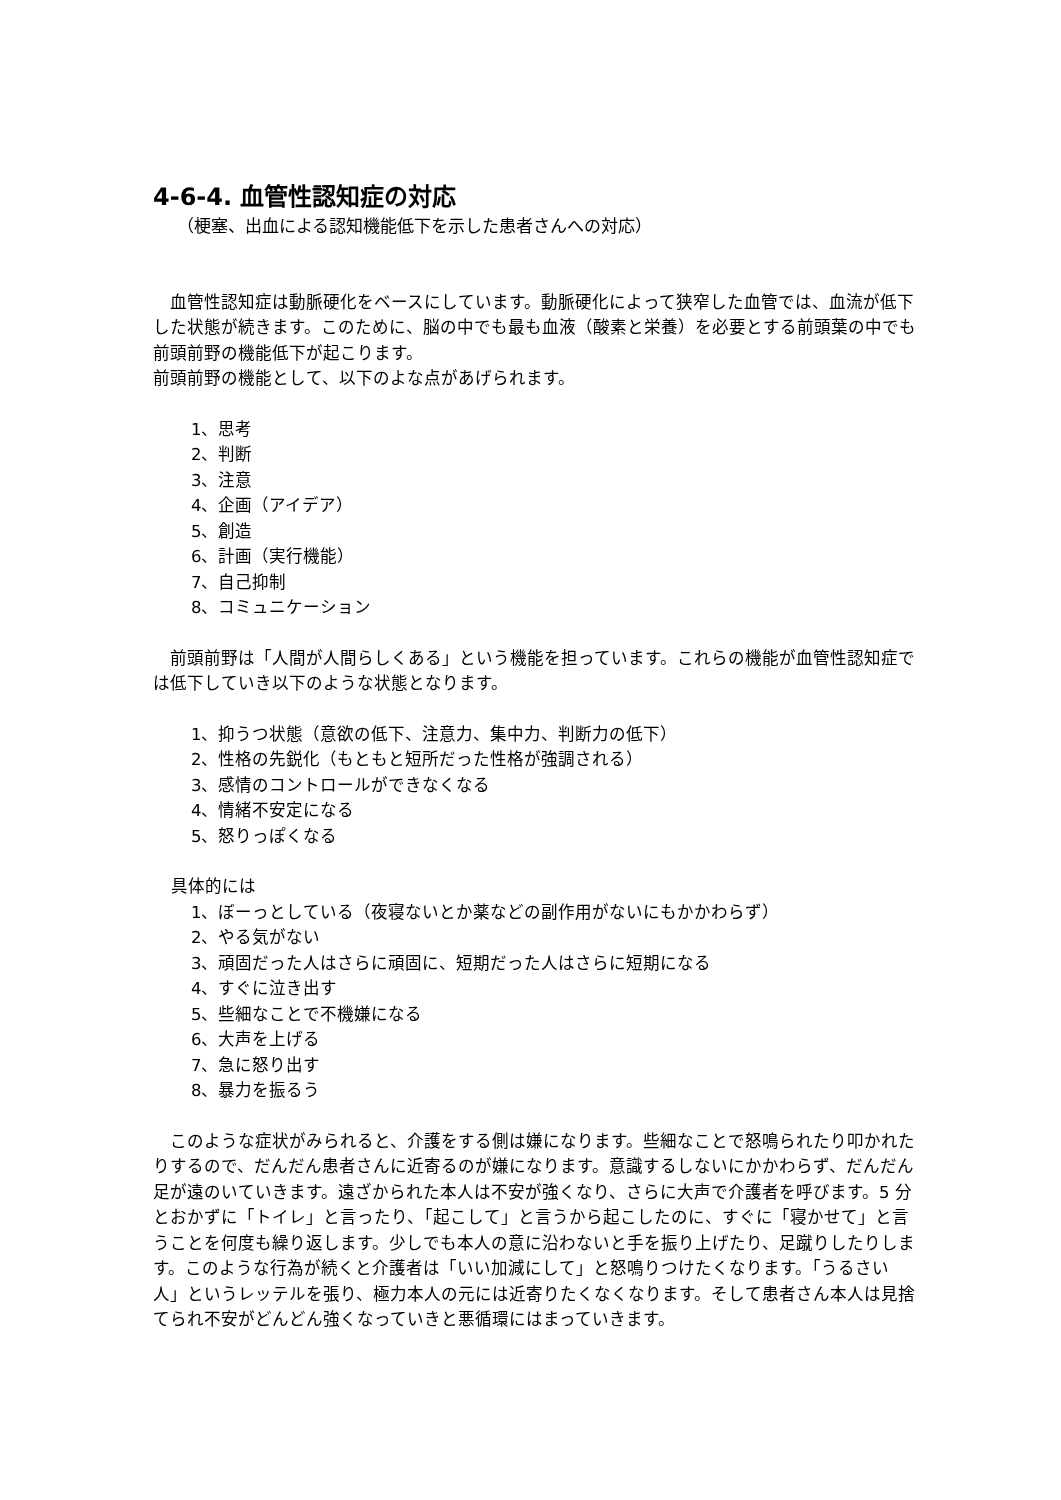4-6-4. 血管性認知症の対応
（梗塞、出血による認知機能低下を示した患者さんへの対応）
　血管性認知症は動脈硬化をベースにしています。動脈硬化によって狭窄した血管では、血流が低下した状態が続きます。このために、脳の中でも最も血液（酸素と栄養）を必要とする前頭葉の中でも前頭前野の機能低下が起こります。
前頭前野の機能として、以下のよな点があげられます。
1、思考
2、判断
3、注意
4、企画（アイデア）
5、創造
6、計画（実行機能）
7、自己抑制
8、コミュニケーション
　前頭前野は「人間が人間らしくある」という機能を担っています。これらの機能が血管性認知症では低下していき以下のような状態となります。
1、抑うつ状態（意欲の低下、注意力、集中力、判断力の低下）
2、性格の先鋭化（もともと短所だった性格が強調される）
3、感情のコントロールができなくなる
4、情緒不安定になる
5、怒りっぽくなる
具体的には
1、ぼーっとしている（夜寝ないとか薬などの副作用がないにもかかわらず）
2、やる気がない
3、頑固だった人はさらに頑固に、短期だった人はさらに短期になる
4、すぐに泣き出す
5、些細なことで不機嫌になる
6、大声を上げる
7、急に怒り出す
8、暴力を振るう
　このような症状がみられると、介護をする側は嫌になります。些細なことで怒鳴られたり叩かれたりするので、だんだん患者さんに近寄るのが嫌になります。意識するしないにかかわらず、だんだん足が遠のいていきます。遠ざかられた本人は不安が強くなり、さらに大声で介護者を呼びます。5 分とおかずに「トイレ」と言ったり、「起こして」と言うから起こしたのに、すぐに「寝かせて」と言うことを何度も繰り返します。少しでも本人の意に沿わないと手を振り上げたり、足蹴りしたりします。このような行為が続くと介護者は「いい加減にして」と怒鳴りつけたくなります。「うるさい人」というレッテルを張り、極力本人の元には近寄りたくなくなります。そして患者さん本人は見捨てられ不安がどんどん強くなっていきと悪循環にはまっていきます。